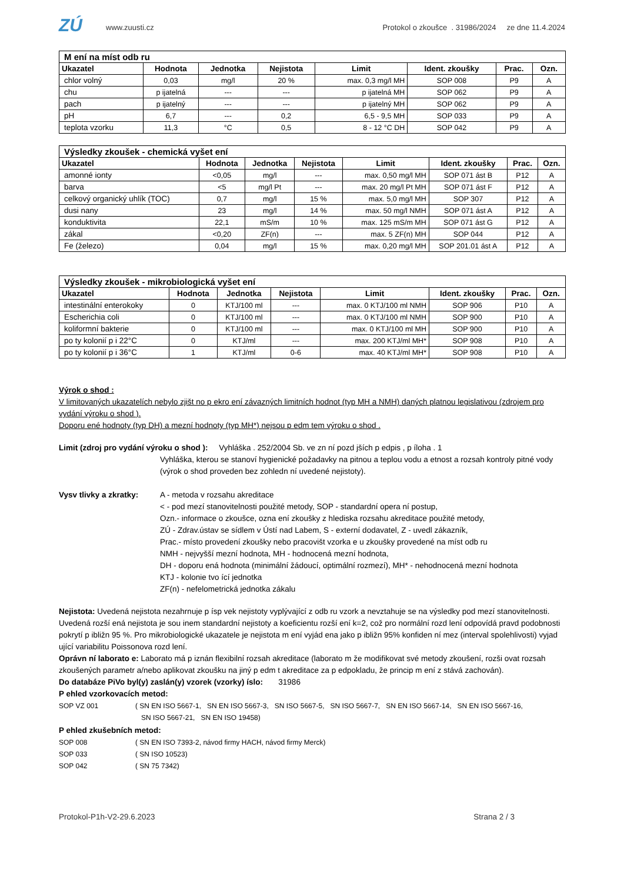ZÚ
www.zuusti.cz
Protokol o zkoušce . 31986/2024 ze dne 11.4.2024
| M ení na míst odb ru | | | | | | | |
| --- | --- | --- | --- | --- | --- | --- | --- |
| Ukazatel | Hodnota | Jednotka | Nejistota | Limit | Ident. zkoušky | Prac. | Ozn. |
| chlor volný | 0,03 | mg/l | 20 % | max. 0,3 mg/l MH | SOP 008 | P9 | A |
| chu | p ijatelná | --- | --- | p ijatelná MH | SOP 062 | P9 | A |
| pach | p ijatelný | --- | --- | p ijatelný MH | SOP 062 | P9 | A |
| pH | 6,7 | --- | 0,2 | 6,5 - 9,5 MH | SOP 033 | P9 | A |
| teplota vzorku | 11,3 | °C | 0,5 | 8 - 12 °C DH | SOP 042 | P9 | A |
| Výsledky zkoušek - chemická vyšet ení | | | | | | | |
| --- | --- | --- | --- | --- | --- | --- | --- |
| Ukazatel | Hodnota | Jednotka | Nejistota | Limit | Ident. zkoušky | Prac. | Ozn. |
| amonné ionty | <0,05 | mg/l | --- | max. 0,50 mg/l MH | SOP 071 ást B | P12 | A |
| barva | <5 | mg/l Pt | --- | max. 20 mg/l Pt MH | SOP 071 ást F | P12 | A |
| celkový organický uhlík (TOC) | 0,7 | mg/l | 15 % | max. 5,0 mg/l MH | SOP 307 | P12 | A |
| dusi nany | 23 | mg/l | 14 % | max. 50 mg/l NMH | SOP 071 ást A | P12 | A |
| konduktivita | 22,1 | mS/m | 10 % | max. 125 mS/m MH | SOP 071 ást G | P12 | A |
| zákal | <0,20 | ZF(n) | --- | max. 5 ZF(n) MH | SOP 044 | P12 | A |
| Fe (železo) | 0,04 | mg/l | 15 % | max. 0,20 mg/l MH | SOP 201.01 ást A | P12 | A |
| Výsledky zkoušek - mikrobiologická vyšet ení | | | | | | | |
| --- | --- | --- | --- | --- | --- | --- | --- |
| Ukazatel | Hodnota | Jednotka | Nejistota | Limit | Ident. zkoušky | Prac. | Ozn. |
| intestinální enterokoky | 0 | KTJ/100 ml | --- | max. 0 KTJ/100 ml NMH | SOP 906 | P10 | A |
| Escherichia coli | 0 | KTJ/100 ml | --- | max. 0 KTJ/100 ml NMH | SOP 900 | P10 | A |
| koliformní bakterie | 0 | KTJ/100 ml | --- | max. 0 KTJ/100 ml MH | SOP 900 | P10 | A |
| po ty kolonií p i 22°C | 0 | KTJ/ml | --- | max. 200 KTJ/ml MH* | SOP 908 | P10 | A |
| po ty kolonií p i 36°C | 1 | KTJ/ml | 0-6 | max. 40 KTJ/ml MH* | SOP 908 | P10 | A |
Výrok o shod :
V limitovaných ukazatelích nebylo zjišt no p ekro ení závazných limitních hodnot (typ MH a NMH) daných platnou legislativou (zdrojem pro vydání výroku o shod ).
Doporu ené hodnoty (typ DH) a mezní hodnoty (typ MH*) nejsou p edm tem výroku o shod .
Limit (zdroj pro vydání výroku o shod ): Vyhláška . 252/2004 Sb. ve zn ní pozd jších p edpis , p íloha . 1
Vyhláška, kterou se stanoví hygienické požadavky na pitnou a teplou vodu a etnost a rozsah kontroly pitné vody (výrok o shod proveden bez zohledn ní uvedené nejistoty).
Vysv tlivky a zkratky:
A - metoda v rozsahu akreditace
< - pod mezí stanovitelnosti použité metody, SOP - standardní opera ní postup,
Ozn.- informace o zkoušce, ozna ení zkoušky z hlediska rozsahu akreditace použité metody,
ZÚ - Zdrav.ústav se sídlem v Ústí nad Labem, S - externí dodavatel, Z - uvedl zákazník,
Prac.- místo provedení zkoušky nebo pracovišt vzorka e u zkoušky provedené na míst odb ru
NMH - nejvyšší mezní hodnota, MH - hodnocená mezní hodnota,
DH - doporu ená hodnota (minimální žádoucí, optimální rozmezí), MH* - nehodnocená mezní hodnota
KTJ - kolonie tvo ící jednotka
ZF(n) - nefelometrická jednotka zákalu
Nejistota: Uvedená nejistota nezahrnuje p ísp vek nejistoty vyplývající z odb ru vzork a nevztahuje se na výsledky pod mezí stanovitelnosti. Uvedená rozší ená nejistota je sou inem standardní nejistoty a koeficientu rozší ení k=2, což pro normální rozd lení odpovídá pravd podobnosti pokrytí p ibližn 95 %. Pro mikrobiologické ukazatele je nejistota m ení vyjád ena jako p ibližn 95% konfiden ní mez (interval spolehlivosti) vyjad ující variabilitu Poissonova rozd lení.
Oprávn ní laborato e: Laborato má p iznán flexibilní rozsah akreditace (laborato m že modifikovat své metody zkoušení, rozši ovat rozsah zkoušených parametr a/nebo aplikovat zkoušku na jiný p edm t akreditace za p edpokladu, že princip m ení z stává zachován).
Do databáze PiVo byl(y) zaslán(y) vzorek (vzorky) íslo: 31986
P ehled vzorkovacích metod:
SOP VZ 001 ( SN EN ISO 5667-1, SN EN ISO 5667-3, SN ISO 5667-5, SN ISO 5667-7, SN EN ISO 5667-14, SN EN ISO 5667-16,
SN ISO 5667-21, SN EN ISO 19458)
P ehled zkušebních metod:
SOP 008 ( SN EN ISO 7393-2, návod firmy HACH, návod firmy Merck)
SOP 033 ( SN ISO 10523)
SOP 042 ( SN 75 7342)
Protokol-P1h-V2-29.6.2023 Strana 2 / 3